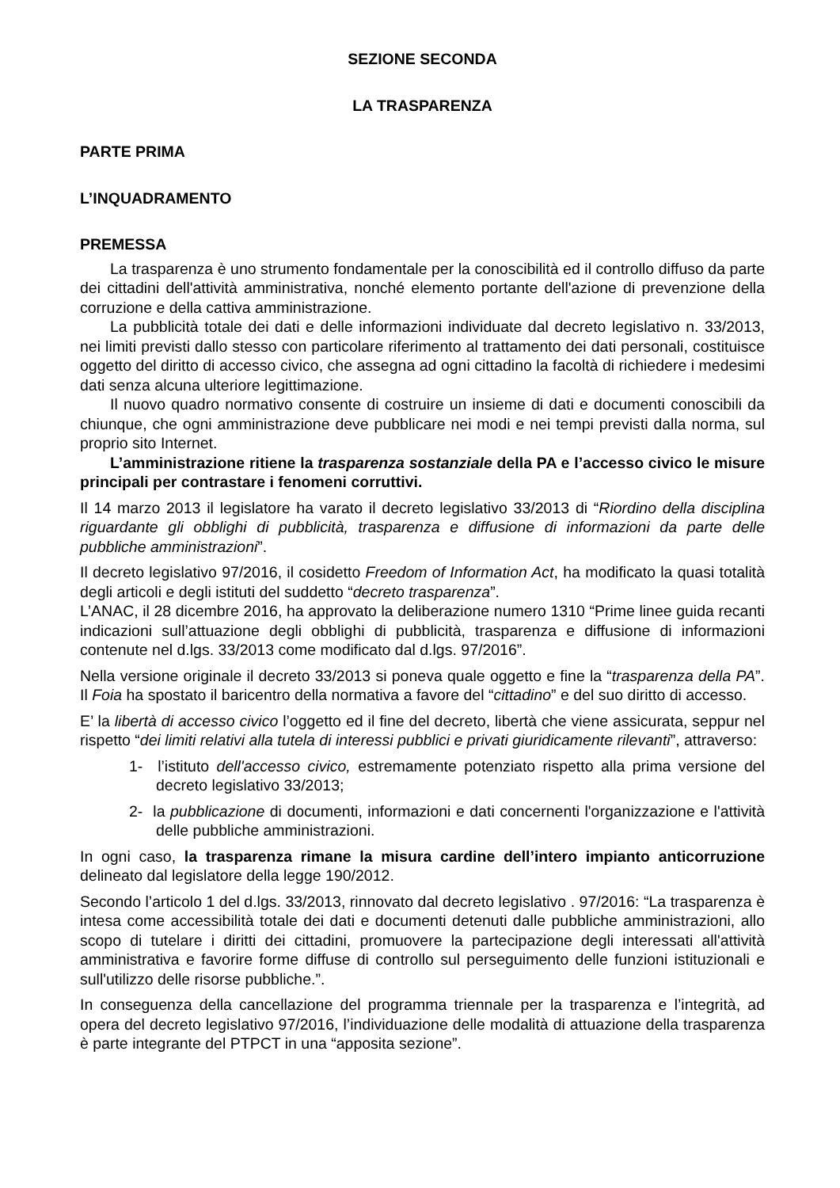SEZIONE SECONDA
LA TRASPARENZA
PARTE PRIMA
L’INQUADRAMENTO
PREMESSA
La trasparenza è uno strumento fondamentale per la conoscibilità ed il controllo diffuso da parte dei cittadini dell'attività amministrativa, nonché elemento portante dell'azione di prevenzione della corruzione e della cattiva amministrazione.
La pubblicità totale dei dati e delle informazioni individuate dal decreto legislativo n. 33/2013, nei limiti previsti dallo stesso con particolare riferimento al trattamento dei dati personali, costituisce oggetto del diritto di accesso civico, che assegna ad ogni cittadino la facoltà di richiedere i medesimi dati senza alcuna ulteriore legittimazione.
Il nuovo quadro normativo consente di costruire un insieme di dati e documenti conoscibili da chiunque, che ogni amministrazione deve pubblicare nei modi e nei tempi previsti dalla norma, sul proprio sito Internet.
L’amministrazione ritiene la trasparenza sostanziale della PA e l’accesso civico le misure principali per contrastare i fenomeni corruttivi.
Il 14 marzo 2013 il legislatore ha varato il decreto legislativo 33/2013 di “Riordino della disciplina riguardante gli obblighi di pubblicità, trasparenza e diffusione di informazioni da parte delle pubbliche amministrazioni”.
Il decreto legislativo 97/2016, il cosidetto Freedom of Information Act, ha modificato la quasi totalità degli articoli e degli istituti del suddetto “decreto trasparenza”.
L’ANAC, il 28 dicembre 2016, ha approvato la deliberazione numero 1310 “Prime linee guida recanti indicazioni sull’attuazione degli obblighi di pubblicità, trasparenza e diffusione di informazioni contenute nel d.lgs. 33/2013 come modificato dal d.lgs. 97/2016”.
Nella versione originale il decreto 33/2013 si poneva quale oggetto e fine la “trasparenza della PA”. Il Foia ha spostato il baricentro della normativa a favore del “cittadino” e del suo diritto di accesso.
E’ la libertà di accesso civico l’oggetto ed il fine del decreto, libertà che viene assicurata, seppur nel rispetto “dei limiti relativi alla tutela di interessi pubblici e privati giuridicamente rilevanti”, attraverso:
1- l’istituto dell'accesso civico, estremamente potenziato rispetto alla prima versione del decreto legislativo 33/2013;
2- la pubblicazione di documenti, informazioni e dati concernenti l'organizzazione e l'attività delle pubbliche amministrazioni.
In ogni caso, la trasparenza rimane la misura cardine dell’intero impianto anticorruzione delineato dal legislatore della legge 190/2012.
Secondo l’articolo 1 del d.lgs. 33/2013, rinnovato dal decreto legislativo . 97/2016: “La trasparenza è intesa come accessibilità totale dei dati e documenti detenuti dalle pubbliche amministrazioni, allo scopo di tutelare i diritti dei cittadini, promuovere la partecipazione degli interessati all'attività amministrativa e favorire forme diffuse di controllo sul perseguimento delle funzioni istituzionali e sull'utilizzo delle risorse pubbliche.”.
In conseguenza della cancellazione del programma triennale per la trasparenza e l’integrità, ad opera del decreto legislativo 97/2016, l’individuazione delle modalità di attuazione della trasparenza è parte integrante del PTPCT in una “apposita sezione”.